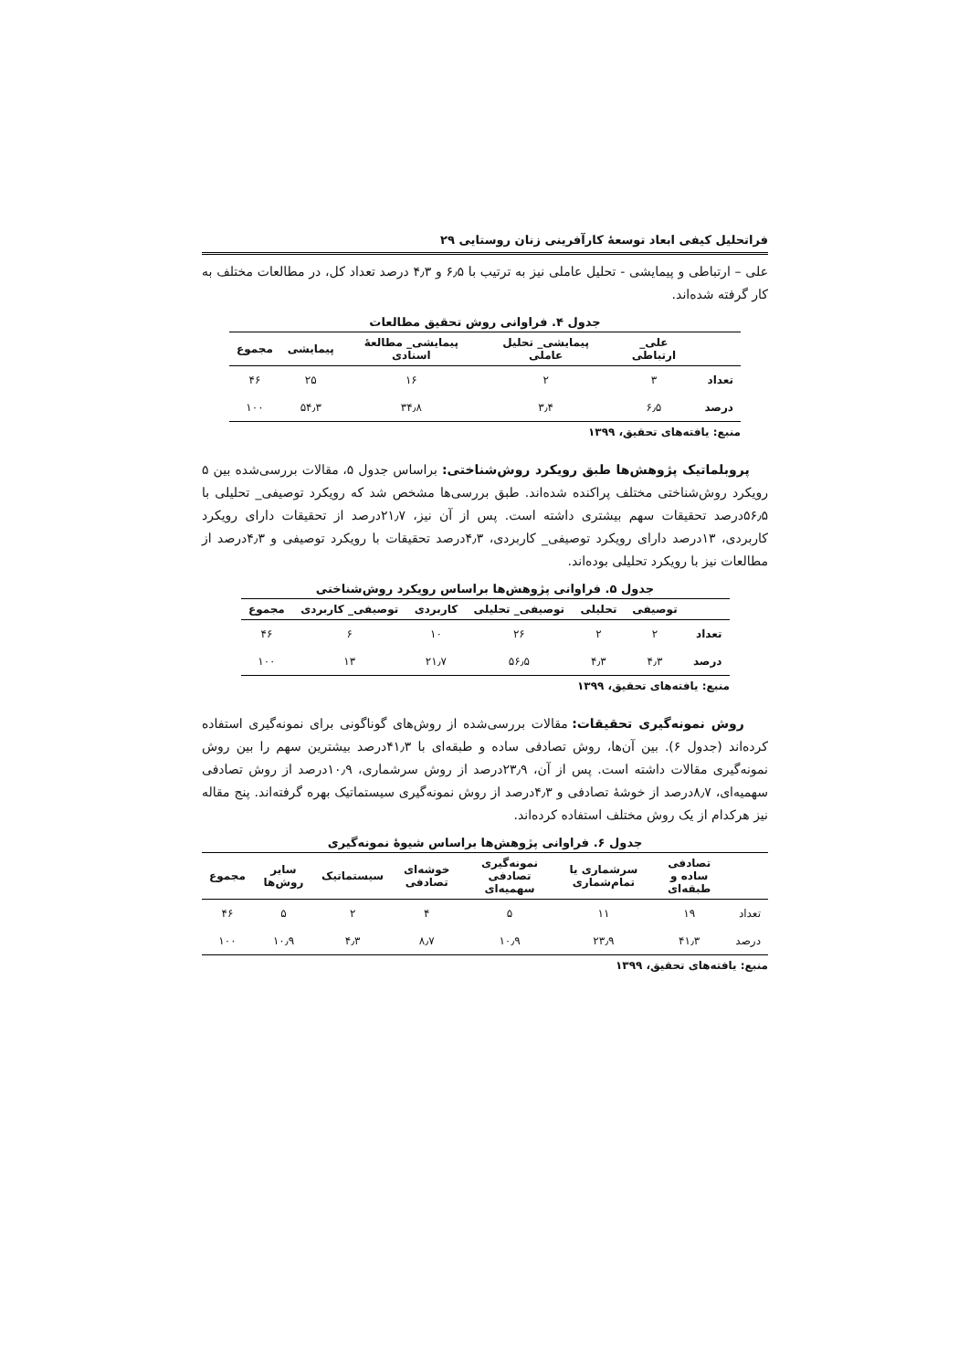فراتحلیل کیفی ابعاد توسعهٔ کارآفرینی زنان روستایی ۲۹
علی – ارتباطی و پیمایشی - تحلیل عاملی نیز به ترتیب با ۶٫۵ و ۴٫۳ درصد تعداد کل، در مطالعات مختلف به کار گرفته شده‌اند.
جدول ۴. فراوانی روش تحقیق مطالعات
| | علی_ ارتباطی | پیمایشی_ تحلیل عاملی | پیمایشی_ مطالعهٔ اسنادی | پیمایشی | مجموع |
| --- | --- | --- | --- | --- | --- |
| تعداد | ۳ | ۲ | ۱۶ | ۲۵ | ۴۶ |
| درصد | ۶٫۵ | ۳٫۴ | ۳۴٫۸ | ۵۴٫۳ | ۱۰۰ |
منبع: یافته‌های تحقیق، ۱۳۹۹
پروبلماتیک پژوهش‌ها طبق رویکرد روش‌شناختی: براساس جدول ۵، مقالات بررسی‌شده بین ۵ رویکرد روش‌شناختی مختلف پراکنده شده‌اند. طبق بررسی‌ها مشخص شد که رویکرد توصیفی_ تحلیلی با ۵۶٫۵درصد تحقیقات سهم بیشتری داشته است. پس از آن نیز، ۲۱٫۷درصد از تحقیقات دارای رویکرد کاربردی، ۱۳درصد دارای رویکرد توصیفی_ کاربردی، ۴٫۳درصد تحقیقات با رویکرد توصیفی و ۴٫۳درصد از مطالعات نیز با رویکرد تحلیلی بوده‌اند.
جدول ۵. فراوانی پژوهش‌ها براساس رویکرد روش‌شناختی
| | توصیفی | تحلیلی | توصیفی_ تحلیلی | کاربردی | توصیفی_ کاربردی | مجموع |
| --- | --- | --- | --- | --- | --- | --- |
| تعداد | ۲ | ۲ | ۲۶ | ۱۰ | ۶ | ۴۶ |
| درصد | ۴٫۳ | ۴٫۳ | ۵۶٫۵ | ۲۱٫۷ | ۱۳ | ۱۰۰ |
منبع: یافته‌های تحقیق، ۱۳۹۹
روش نمونه‌گیری تحقیقات: مقالات بررسی‌شده از روش‌های گوناگونی برای نمونه‌گیری استفاده کرده‌اند (جدول ۶). بین آن‌ها، روش تصادفی ساده و طبقه‌ای با ۴۱٫۳درصد بیشترین سهم را بین روش نمونه‌گیری مقالات داشته است. پس از آن، ۲۳٫۹درصد از روش سرشماری، ۱۰٫۹درصد از روش تصادفی سهمیه‌ای، ۸٫۷درصد از خوشهٔ تصادفی و ۴٫۳درصد از روش نمونه‌گیری سیستماتیک بهره گرفته‌اند. پنج مقاله نیز هرکدام از یک روش مختلف استفاده کرده‌اند.
جدول ۶. فراوانی پژوهش‌ها براساس شیوهٔ نمونه‌گیری
| | تصادفی ساده و طبقه‌ای | سرشماری یا تمام‌شماری | نمونه‌گیری تصادفی سهمیه‌ای | خوشه‌ای تصادفی | سیستماتیک | سایر روش‌ها | مجموع |
| --- | --- | --- | --- | --- | --- | --- | --- |
| تعداد | ۱۹ | ۱۱ | ۵ | ۴ | ۲ | ۵ | ۴۶ |
| درصد | ۴۱٫۳ | ۲۳٫۹ | ۱۰٫۹ | ۸٫۷ | ۴٫۳ | ۱۰٫۹ | ۱۰۰ |
منبع: یافته‌های تحقیق، ۱۳۹۹